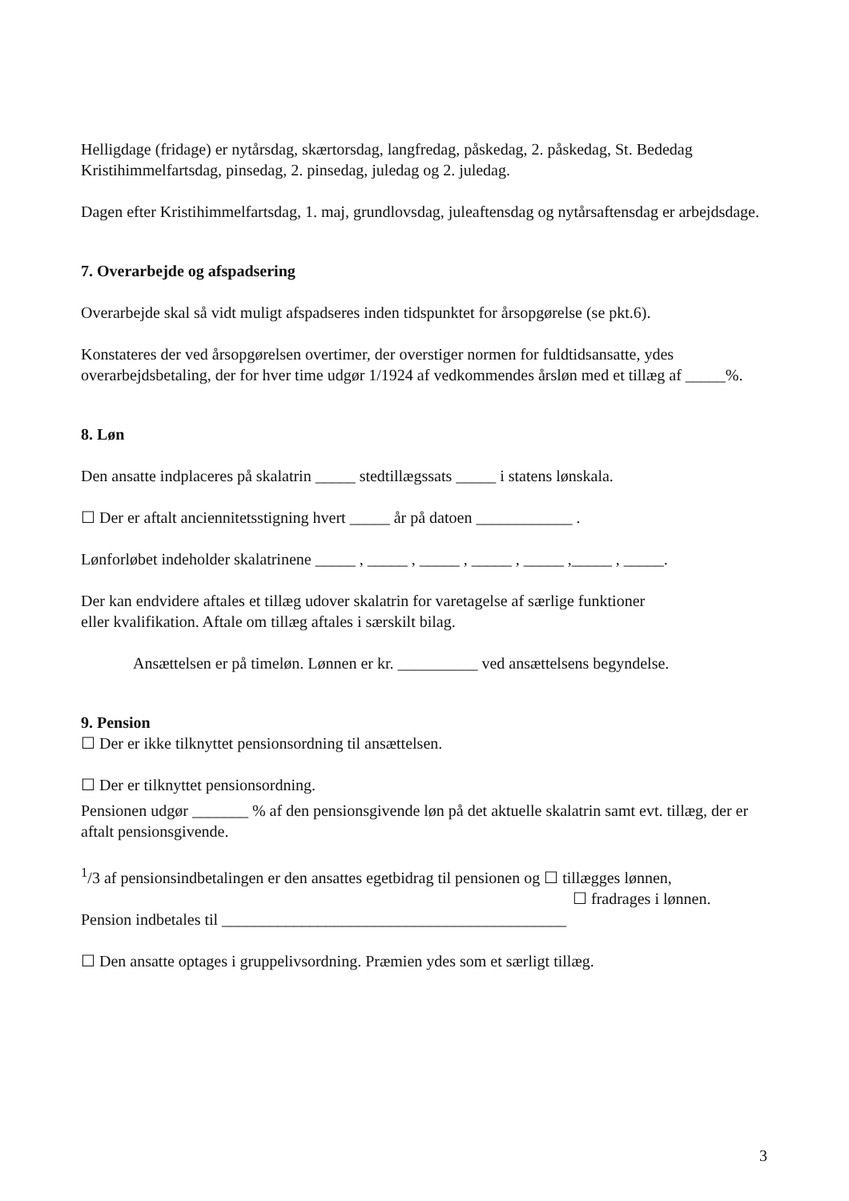Helligdage (fridage) er nytårsdag, skærtorsdag, langfredag, påskedag, 2. påskedag, St. Bededag Kristihimmelfartsdag, pinsedag, 2. pinsedag, juledag og 2. juledag.
Dagen efter Kristihimmelfartsdag, 1. maj, grundlovsdag, juleaftensdag og nytårsaftensdag er arbejdsdage.
7. Overarbejde og afspadsering
Overarbejde skal så vidt muligt afspadseres inden tidspunktet for årsopgørelse (se pkt.6).
Konstateres der ved årsopgørelsen overtimer, der overstiger normen for fuldtidsansatte, ydes overarbejdsbetaling, der for hver time udgør 1/1924 af vedkommendes årsløn med et tillæg af _____%.
8. Løn
Den ansatte indplaceres på skalatrin _____ stedtillægssats _____ i statens lønskala.
☐ Der er aftalt anciennitetsstigning hvert _____ år på datoen ____________ .
Lønforløbet indeholder skalatrinene _____ , _____ , _____ , _____ , _____ ,_____ , _____.
Der kan endvidere aftales et tillæg udover skalatrin for varetagelse af særlige funktioner
eller kvalifikation. Aftale om tillæg aftales i særskilt bilag.
Ansættelsen er på timeløn. Lønnen er kr. __________ ved ansættelsens begyndelse.
9. Pension
☐ Der er ikke tilknyttet pensionsordning til ansættelsen.
☐ Der er tilknyttet pensionsordning.
Pensionen udgør _______ % af den pensionsgivende løn på det aktuelle skalatrin samt evt. tillæg, der er aftalt pensionsgivende.
<sup>1</sup>/3 af pensionsindbetalingen er den ansattes egetbidrag til pensionen og ☐ tillægges lønnen,
☐ fradrages i lønnen.
Pension indbetales til ___________________________________________
☐ Den ansatte optages i gruppelivsordning. Præmien ydes som et særligt tillæg.
3